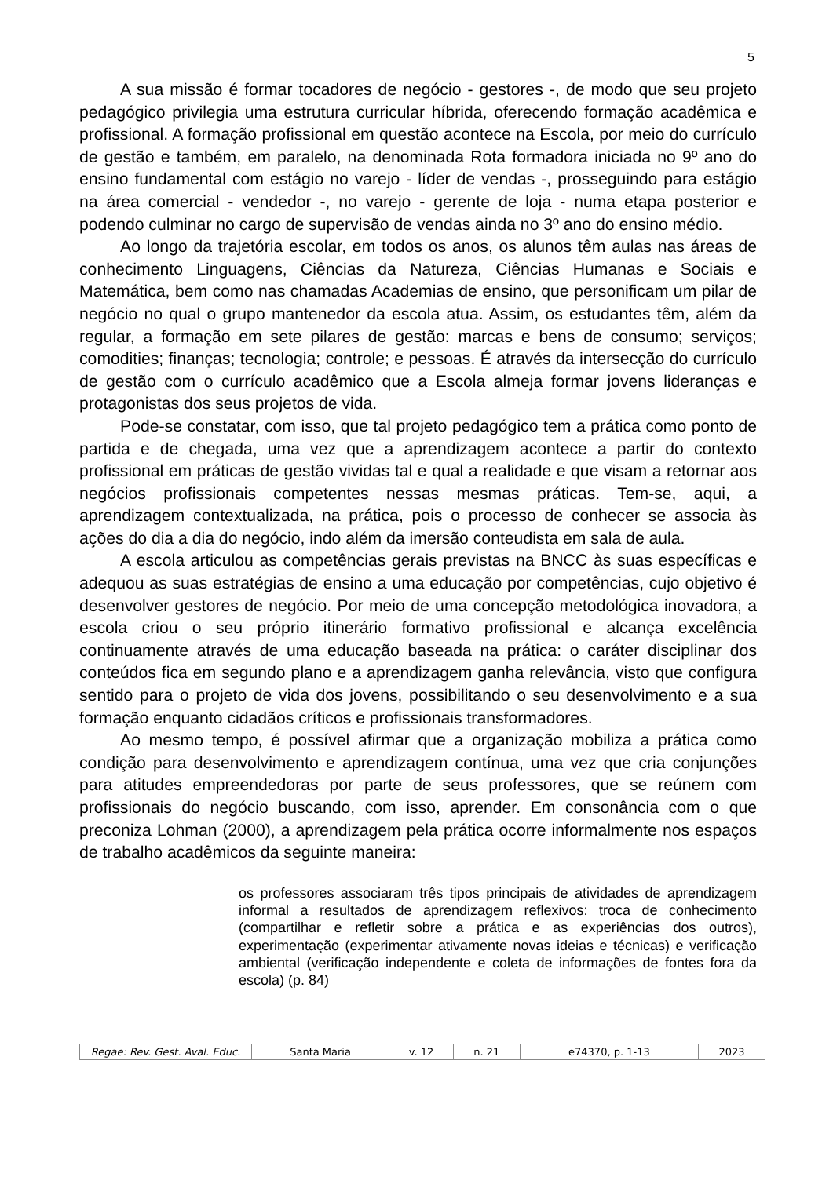5
A sua missão é formar tocadores de negócio - gestores -, de modo que seu projeto pedagógico privilegia uma estrutura curricular híbrida, oferecendo formação acadêmica e profissional. A formação profissional em questão acontece na Escola, por meio do currículo de gestão e também, em paralelo, na denominada Rota formadora iniciada no 9º ano do ensino fundamental com estágio no varejo - líder de vendas -, prosseguindo para estágio na área comercial - vendedor -, no varejo - gerente de loja - numa etapa posterior e podendo culminar no cargo de supervisão de vendas ainda no 3º ano do ensino médio.
Ao longo da trajetória escolar, em todos os anos, os alunos têm aulas nas áreas de conhecimento Linguagens, Ciências da Natureza, Ciências Humanas e Sociais e Matemática, bem como nas chamadas Academias de ensino, que personificam um pilar de negócio no qual o grupo mantenedor da escola atua. Assim, os estudantes têm, além da regular, a formação em sete pilares de gestão: marcas e bens de consumo; serviços; comodities; finanças; tecnologia; controle; e pessoas. É através da intersecção do currículo de gestão com o currículo acadêmico que a Escola almeja formar jovens lideranças e protagonistas dos seus projetos de vida.
Pode-se constatar, com isso, que tal projeto pedagógico tem a prática como ponto de partida e de chegada, uma vez que a aprendizagem acontece a partir do contexto profissional em práticas de gestão vividas tal e qual a realidade e que visam a retornar aos negócios profissionais competentes nessas mesmas práticas. Tem-se, aqui, a aprendizagem contextualizada, na prática, pois o processo de conhecer se associa às ações do dia a dia do negócio, indo além da imersão conteudista em sala de aula.
A escola articulou as competências gerais previstas na BNCC às suas específicas e adequou as suas estratégias de ensino a uma educação por competências, cujo objetivo é desenvolver gestores de negócio. Por meio de uma concepção metodológica inovadora, a escola criou o seu próprio itinerário formativo profissional e alcança excelência continuamente através de uma educação baseada na prática: o caráter disciplinar dos conteúdos fica em segundo plano e a aprendizagem ganha relevância, visto que configura sentido para o projeto de vida dos jovens, possibilitando o seu desenvolvimento e a sua formação enquanto cidadãos críticos e profissionais transformadores.
Ao mesmo tempo, é possível afirmar que a organização mobiliza a prática como condição para desenvolvimento e aprendizagem contínua, uma vez que cria conjunções para atitudes empreendedoras por parte de seus professores, que se reúnem com profissionais do negócio buscando, com isso, aprender. Em consonância com o que preconiza Lohman (2000), a aprendizagem pela prática ocorre informalmente nos espaços de trabalho acadêmicos da seguinte maneira:
os professores associaram três tipos principais de atividades de aprendizagem informal a resultados de aprendizagem reflexivos: troca de conhecimento (compartilhar e refletir sobre a prática e as experiências dos outros), experimentação (experimentar ativamente novas ideias e técnicas) e verificação ambiental (verificação independente e coleta de informações de fontes fora da escola) (p. 84)
| Regae: Rev. Gest. Aval. Educ. | Santa Maria | v. 12 | n. 21 | e74370, p. 1-13 | 2023 |